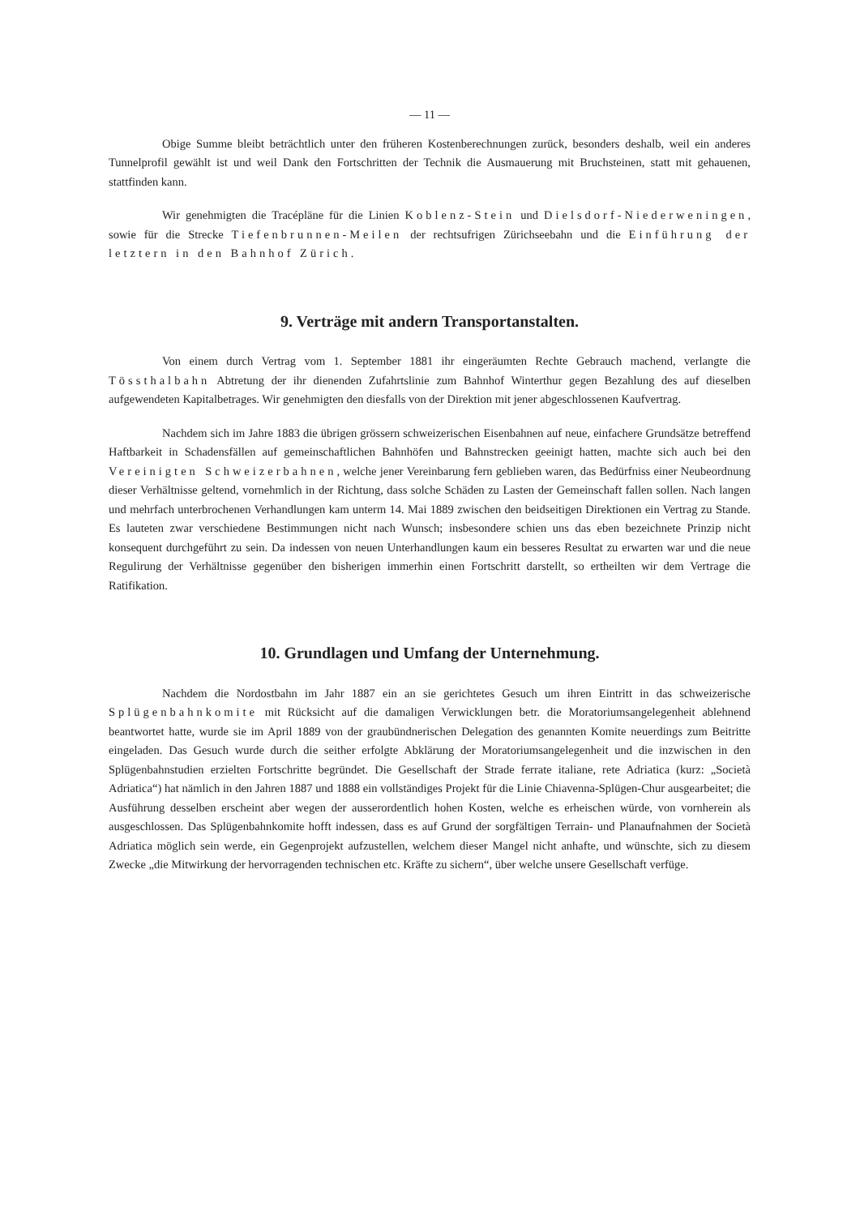— 11 —
Obige Summe bleibt beträchtlich unter den früheren Kostenberechnungen zurück, besonders deshalb, weil ein anderes Tunnelprofil gewählt ist und weil Dank den Fortschritten der Technik die Ausmauerung mit Bruchsteinen, statt mit gehauenen, stattfinden kann.
Wir genehmigten die Tracépläne für die Linien Koblenz-Stein und Dielsdorf-Niederweningen, sowie für die Strecke Tiefenbrunnen-Meilen der rechtsufrigen Zürichseebahn und die Einführung der letztern in den Bahnhof Zürich.
9. Verträge mit andern Transportanstalten.
Von einem durch Vertrag vom 1. September 1881 ihr eingeräumten Rechte Gebrauch machend, verlangte die Tössthalbahn Abtretung der ihr dienenden Zufahrtslinie zum Bahnhof Winterthur gegen Bezahlung des auf dieselben aufgewendeten Kapitalbetrages. Wir genehmigten den diesfalls von der Direktion mit jener abgeschlossenen Kaufvertrag.
Nachdem sich im Jahre 1883 die übrigen grössern schweizerischen Eisenbahnen auf neue, einfachere Grundsätze betreffend Haftbarkeit in Schadensfällen auf gemeinschaftlichen Bahnhöfen und Bahnstrecken geeinigt hatten, machte sich auch bei den Vereinigten Schweizerbahnen, welche jener Vereinbarung fern geblieben waren, das Bedürfniss einer Neubeordnung dieser Verhältnisse geltend, vornehmlich in der Richtung, dass solche Schäden zu Lasten der Gemeinschaft fallen sollen. Nach langen und mehrfach unterbrochenen Verhandlungen kam unterm 14. Mai 1889 zwischen den beidseitigen Direktionen ein Vertrag zu Stande. Es lauteten zwar verschiedene Bestimmungen nicht nach Wunsch; insbesondere schien uns das eben bezeichnete Prinzip nicht konsequent durchgeführt zu sein. Da indessen von neuen Unterhandlungen kaum ein besseres Resultat zu erwarten war und die neue Regulirung der Verhältnisse gegenüber den bisherigen immerhin einen Fortschritt darstellt, so ertheilten wir dem Vertrage die Ratifikation.
10. Grundlagen und Umfang der Unternehmung.
Nachdem die Nordostbahn im Jahr 1887 ein an sie gerichtetes Gesuch um ihren Eintritt in das schweizerische Splügenbahnkomite mit Rücksicht auf die damaligen Verwicklungen betr. die Moratoriumsangelegenheit ablehnend beantwortet hatte, wurde sie im April 1889 von der graubündnerischen Delegation des genannten Komite neuerdings zum Beitritte eingeladen. Das Gesuch wurde durch die seither erfolgte Abklärung der Moratoriumsangelegenheit und die inzwischen in den Splügenbahnstudien erzielten Fortschritte begründet. Die Gesellschaft der Strade ferrate italiane, rete Adriatica (kurz: „Società Adriatica“) hat nämlich in den Jahren 1887 und 1888 ein vollständiges Projekt für die Linie Chiavenna-Splügen-Chur ausgearbeitet; die Ausführung desselben erscheint aber wegen der ausserordentlich hohen Kosten, welche es erheischen würde, von vornherein als ausgeschlossen. Das Splügenbahnkomite hofft indessen, dass es auf Grund der sorgfältigen Terrain- und Planaufnahmen der Società Adriatica möglich sein werde, ein Gegenprojekt aufzustellen, welchem dieser Mangel nicht anhafte, und wünschte, sich zu diesem Zwecke „die Mitwirkung der hervorragenden technischen etc. Kräfte zu sichern“, über welche unsere Gesellschaft verfüge.